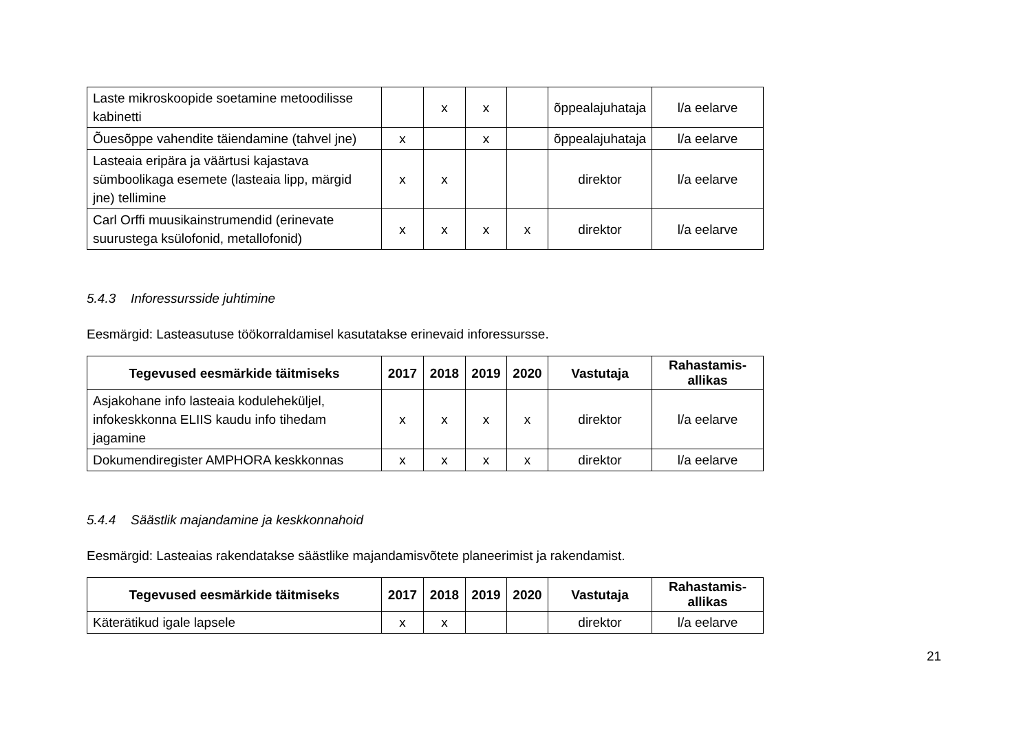| Laste mikroskoopide soetamine metoodilisse kabinetti | | x | x | | õppealajuhataja | l/a eelarve |
| Õuesõppe vahendite täiendamine (tahvel jne) | x | | x | | õppealajuhataja | l/a eelarve |
| Lasteaia eripära ja väärtusi kajastava sümboolikaga esemete (lasteaia lipp, märgid jne) tellimine | x | x | | | direktor | l/a eelarve |
| Carl Orffi muusikainstrumendid (erinevate suurustega ksülofonid, metallofonid) | x | x | x | x | direktor | l/a eelarve |
5.4.3 Inforessursside juhtimine
Eesmärgid: Lasteasutuse töökorraldamisel kasutatakse erinevaid inforessursse.
| Tegevused eesmärkide täitmiseks | 2017 | 2018 | 2019 | 2020 | Vastutaja | Rahastamis- allikas |
| --- | --- | --- | --- | --- | --- | --- |
| Asjakohane info lasteaia koduleheküljel, infokeskkonna ELIIS kaudu info tihedam jagamine | x | x | x | x | direktor | l/a eelarve |
| Dokumendiregister AMPHORA keskkonnas | x | x | x | x | direktor | l/a eelarve |
5.4.4 Säästlik majandamine ja keskkonnahoid
Eesmärgid: Lasteaias rakendatakse säästlike majandamisvõtete planeerimist ja rakendamist.
| Tegevused eesmärkide täitmiseks | 2017 | 2018 | 2019 | 2020 | Vastutaja | Rahastamis- allikas |
| --- | --- | --- | --- | --- | --- | --- |
| Käterätikud igale lapsele | x | x | | | direktor | l/a eelarve |
21